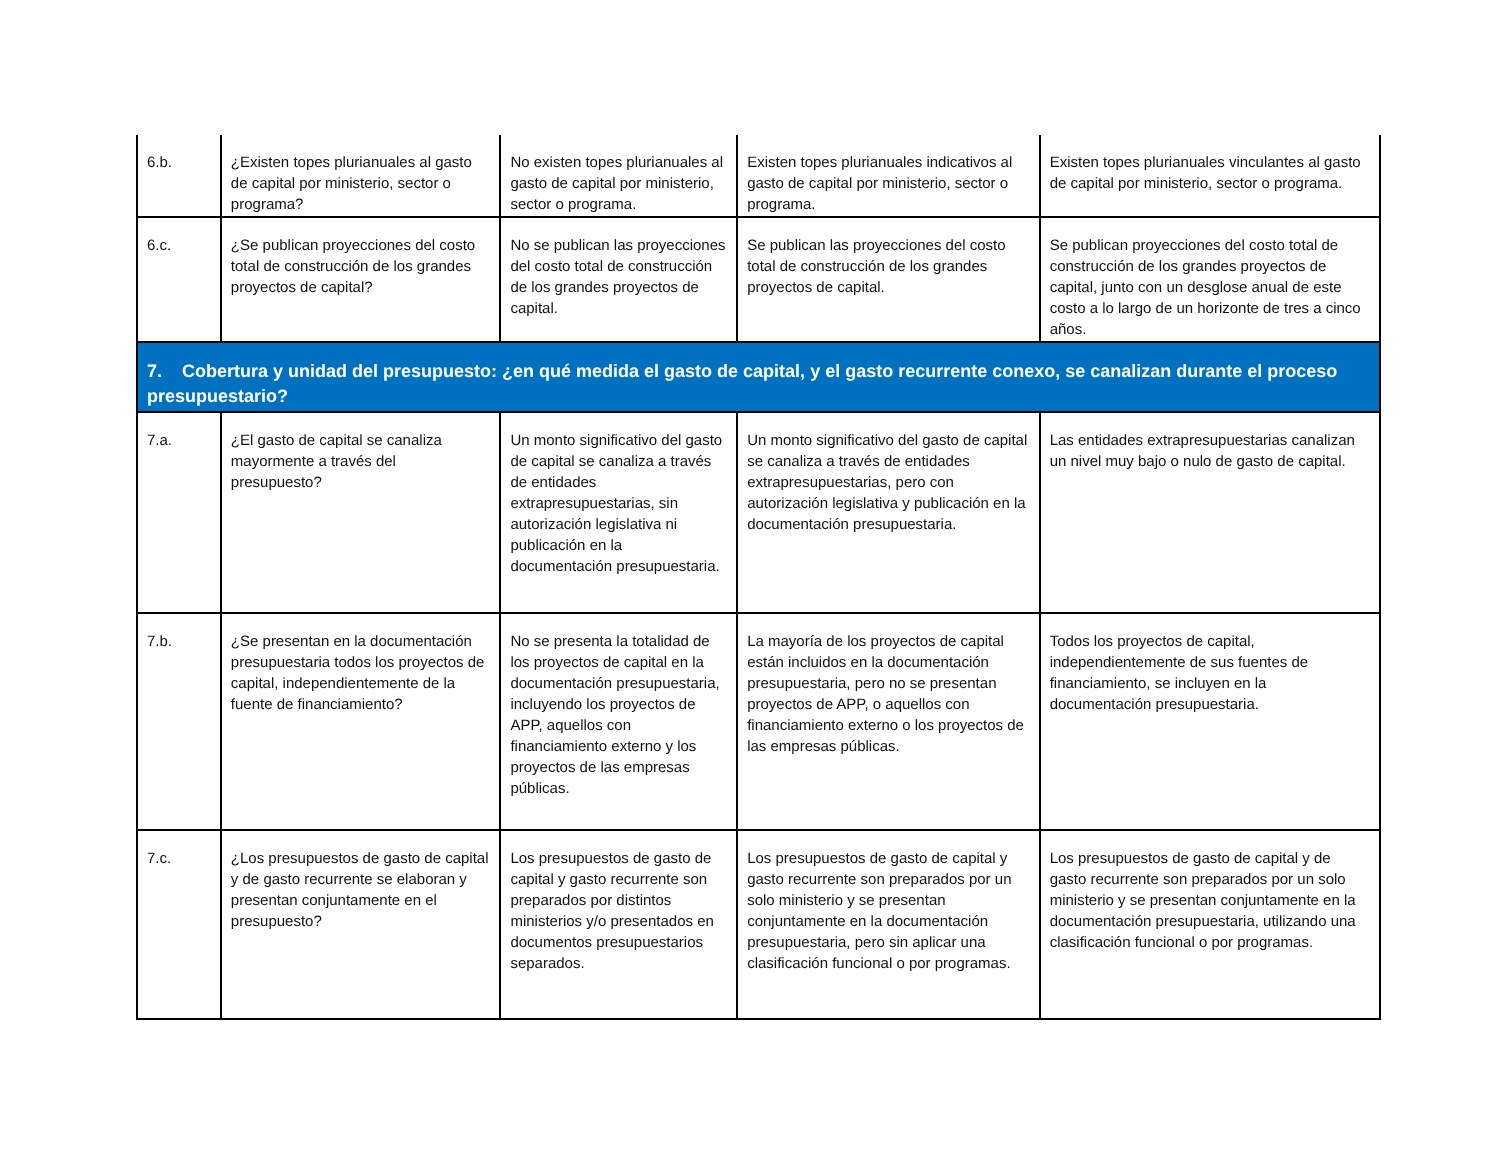| 6.b. | ¿Existen topes plurianuales al gasto de capital por ministerio, sector o programa? | No existen topes plurianuales al gasto de capital por ministerio, sector o programa. | Existen topes plurianuales indicativos al gasto de capital por ministerio, sector o programa. | Existen topes plurianuales vinculantes al gasto de capital por ministerio, sector o programa. |
| 6.c. | ¿Se publican proyecciones del costo total de construcción de los grandes proyectos de capital? | No se publican las proyecciones del costo total de construcción de los grandes proyectos de capital. | Se publican las proyecciones del costo total de construcción de los grandes proyectos de capital. | Se publican proyecciones del costo total de construcción de los grandes proyectos de capital, junto con un desglose anual de este costo a lo largo de un horizonte de tres a cinco años. |
| 7. Cobertura y unidad del presupuesto: ¿en qué medida el gasto de capital, y el gasto recurrente conexo, se canalizan durante el proceso presupuestario? | | | | |
| 7.a. | ¿El gasto de capital se canaliza mayormente a través del presupuesto? | Un monto significativo del gasto de capital se canaliza a través de entidades extrapresupuestarias, sin autorización legislativa ni publicación en la documentación presupuestaria. | Un monto significativo del gasto de capital se canaliza a través de entidades extrapresupuestarias, pero con autorización legislativa y publicación en la documentación presupuestaria. | Las entidades extrapresupuestarias canalizan un nivel muy bajo o nulo de gasto de capital. |
| 7.b. | ¿Se presentan en la documentación presupuestaria todos los proyectos de capital, independientemente de la fuente de financiamiento? | No se presenta la totalidad de los proyectos de capital en la documentación presupuestaria, incluyendo los proyectos de APP, aquellos con financiamiento externo y los proyectos de las empresas públicas. | La mayoría de los proyectos de capital están incluidos en la documentación presupuestaria, pero no se presentan proyectos de APP, o aquellos con financiamiento externo o los proyectos de las empresas públicas. | Todos los proyectos de capital, independientemente de sus fuentes de financiamiento, se incluyen en la documentación presupuestaria. |
| 7.c. | ¿Los presupuestos de gasto de capital y de gasto recurrente se elaboran y presentan conjuntamente en el presupuesto? | Los presupuestos de gasto de capital y gasto recurrente son preparados por distintos ministerios y/o presentados en documentos presupuestarios separados. | Los presupuestos de gasto de capital y gasto recurrente son preparados por un solo ministerio y se presentan conjuntamente en la documentación presupuestaria, pero sin aplicar una clasificación funcional o por programas. | Los presupuestos de gasto de capital y de gasto recurrente son preparados por un solo ministerio y se presentan conjuntamente en la documentación presupuestaria, utilizando una clasificación funcional o por programas. |